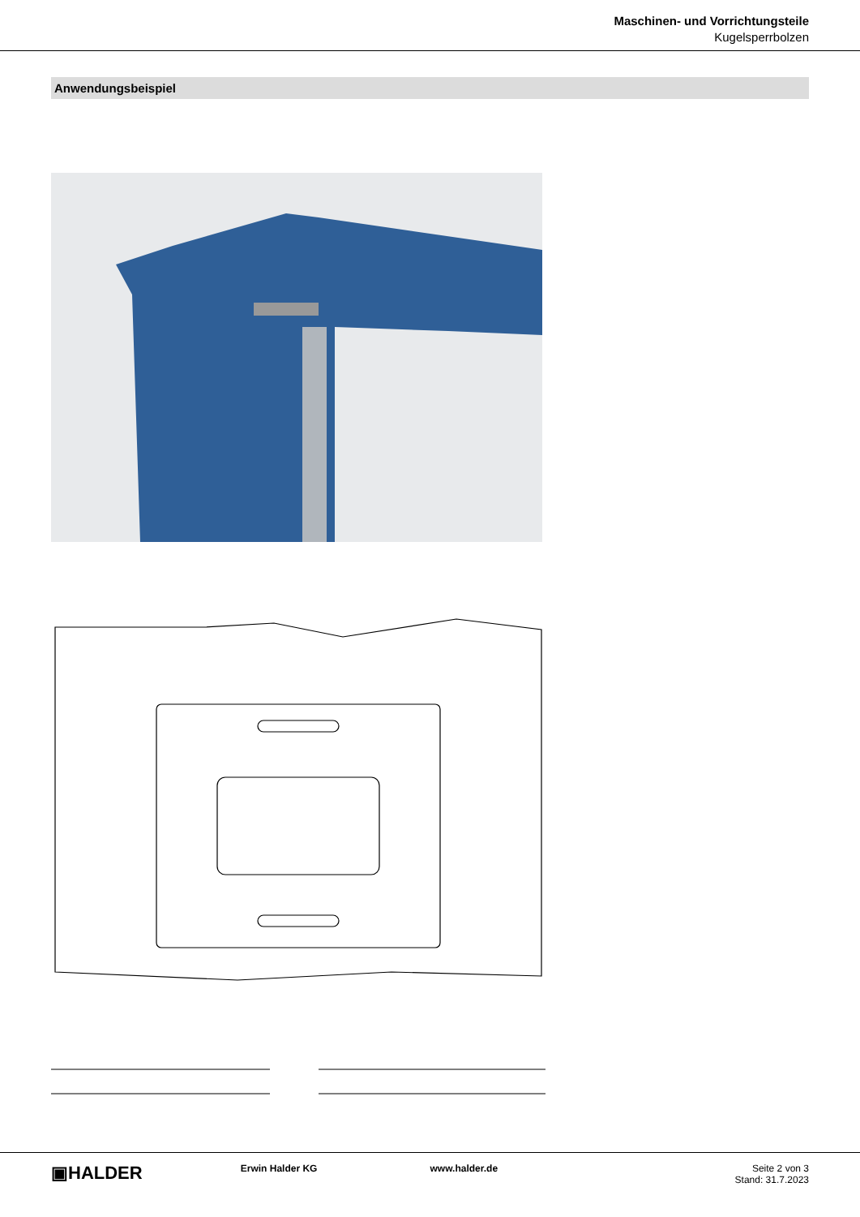Maschinen- und Vorrichtungsteile
Kugelsperrbolzen
Anwendungsbeispiel
▣HALDER
Erwin Halder KG www.halder.de Seite 2 von 3
Stand: 31.7.2023